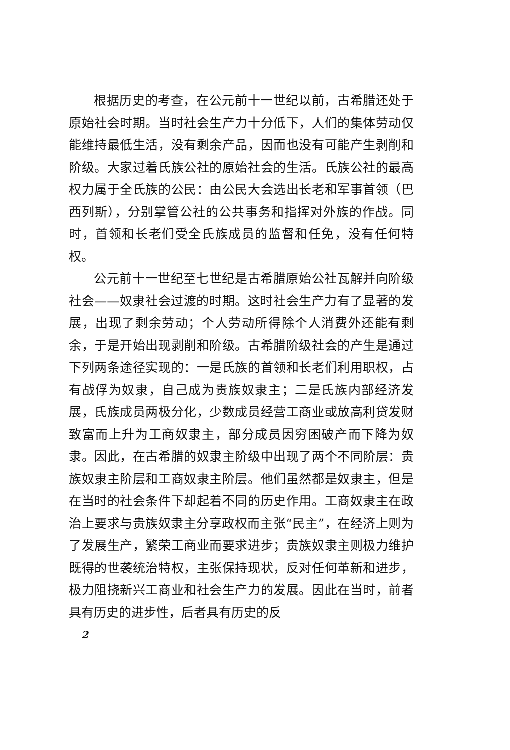根据历史的考查，在公元前十一世纪以前，古希腊还处于原始社会时期。当时社会生产力十分低下，人们的集体劳动仅能维持最低生活，没有剩余产品，因而也没有可能产生剥削和阶级。大家过着氏族公社的原始社会的生活。氏族公社的最高权力属于全氏族的公民：由公民大会选出长老和军事首领（巴西列斯），分别掌管公社的公共事务和指挥对外族的作战。同时，首领和长老们受全氏族成员的监督和任免，没有任何特权。
公元前十一世纪至七世纪是古希腊原始公社瓦解并向阶级社会——奴隶社会过渡的时期。这时社会生产力有了显著的发展，出现了剩余劳动；个人劳动所得除个人消费外还能有剩余，于是开始出现剥削和阶级。古希腊阶级社会的产生是通过下列两条途径实现的：一是氏族的首领和长老们利用职权，占有战俘为奴隶，自己成为贵族奴隶主；二是氏族内部经济发展，氏族成员两极分化，少数成员经营工商业或放高利贷发财致富而上升为工商奴隶主，部分成员因穷困破产而下降为奴隶。因此，在古希腊的奴隶主阶级中出现了两个不同阶层：贵族奴隶主阶层和工商奴隶主阶层。他们虽然都是奴隶主，但是在当时的社会条件下却起着不同的历史作用。工商奴隶主在政治上要求与贵族奴隶主分享政权而主张“民主”，在经济上则为了发展生产，繁荣工商业而要求进步；贵族奴隶主则极力维护既得的世袭统治特权，主张保持现状，反对任何革新和进步，极力阻挠新兴工商业和社会生产力的发展。因此在当时，前者具有历史的进步性，后者具有历史的反
2